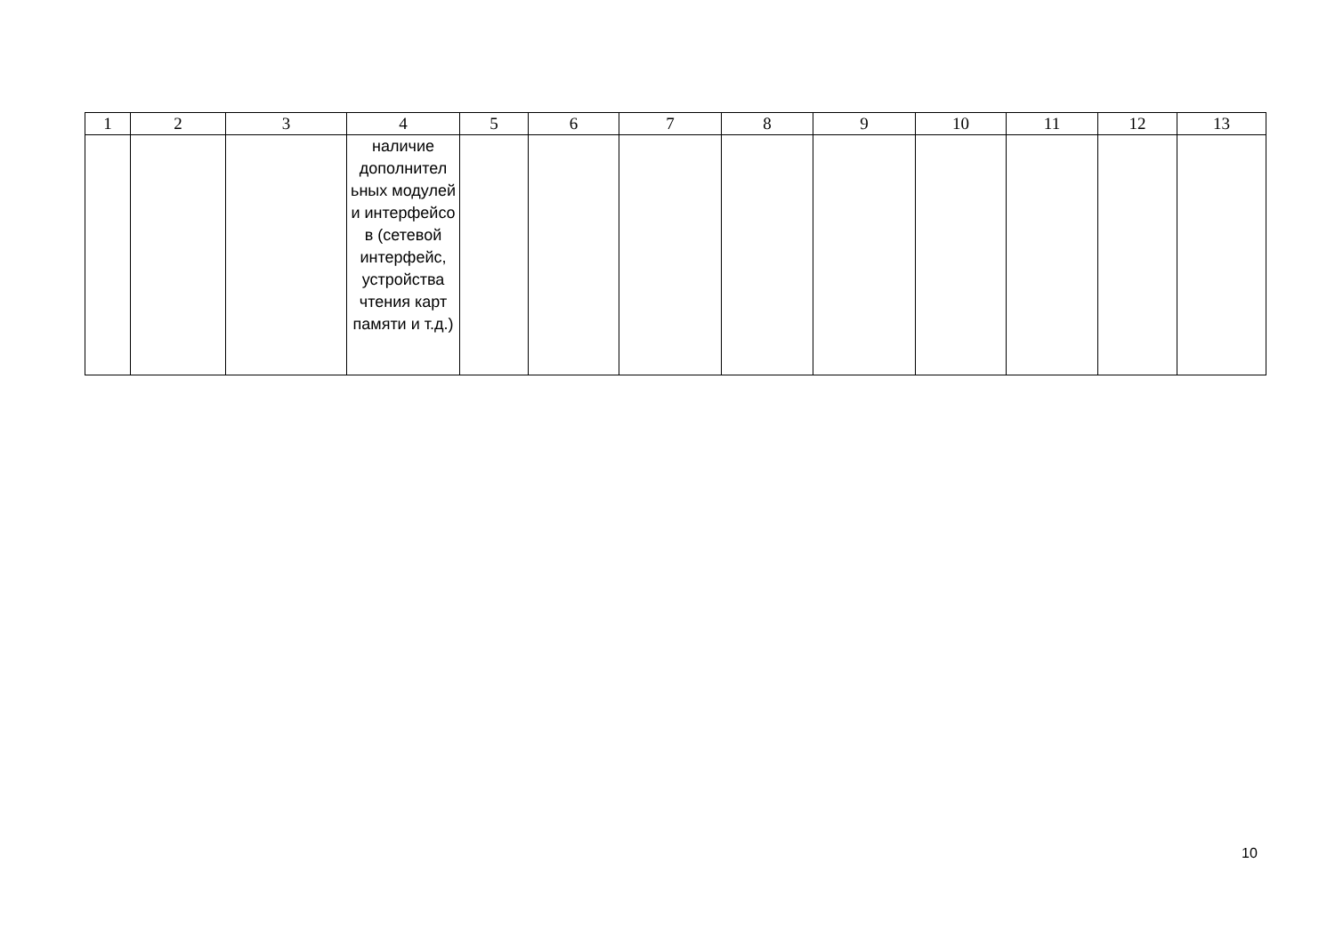| 1 | 2 | 3 | 4 | 5 | 6 | 7 | 8 | 9 | 10 | 11 | 12 | 13 |
| --- | --- | --- | --- | --- | --- | --- | --- | --- | --- | --- | --- | --- |
| | | | наличие дополнител ьных модулей и интерфейсо в (сетевой интерфейс, устройства чтения карт памяти и т.д.) | | | | | | | | | |
10